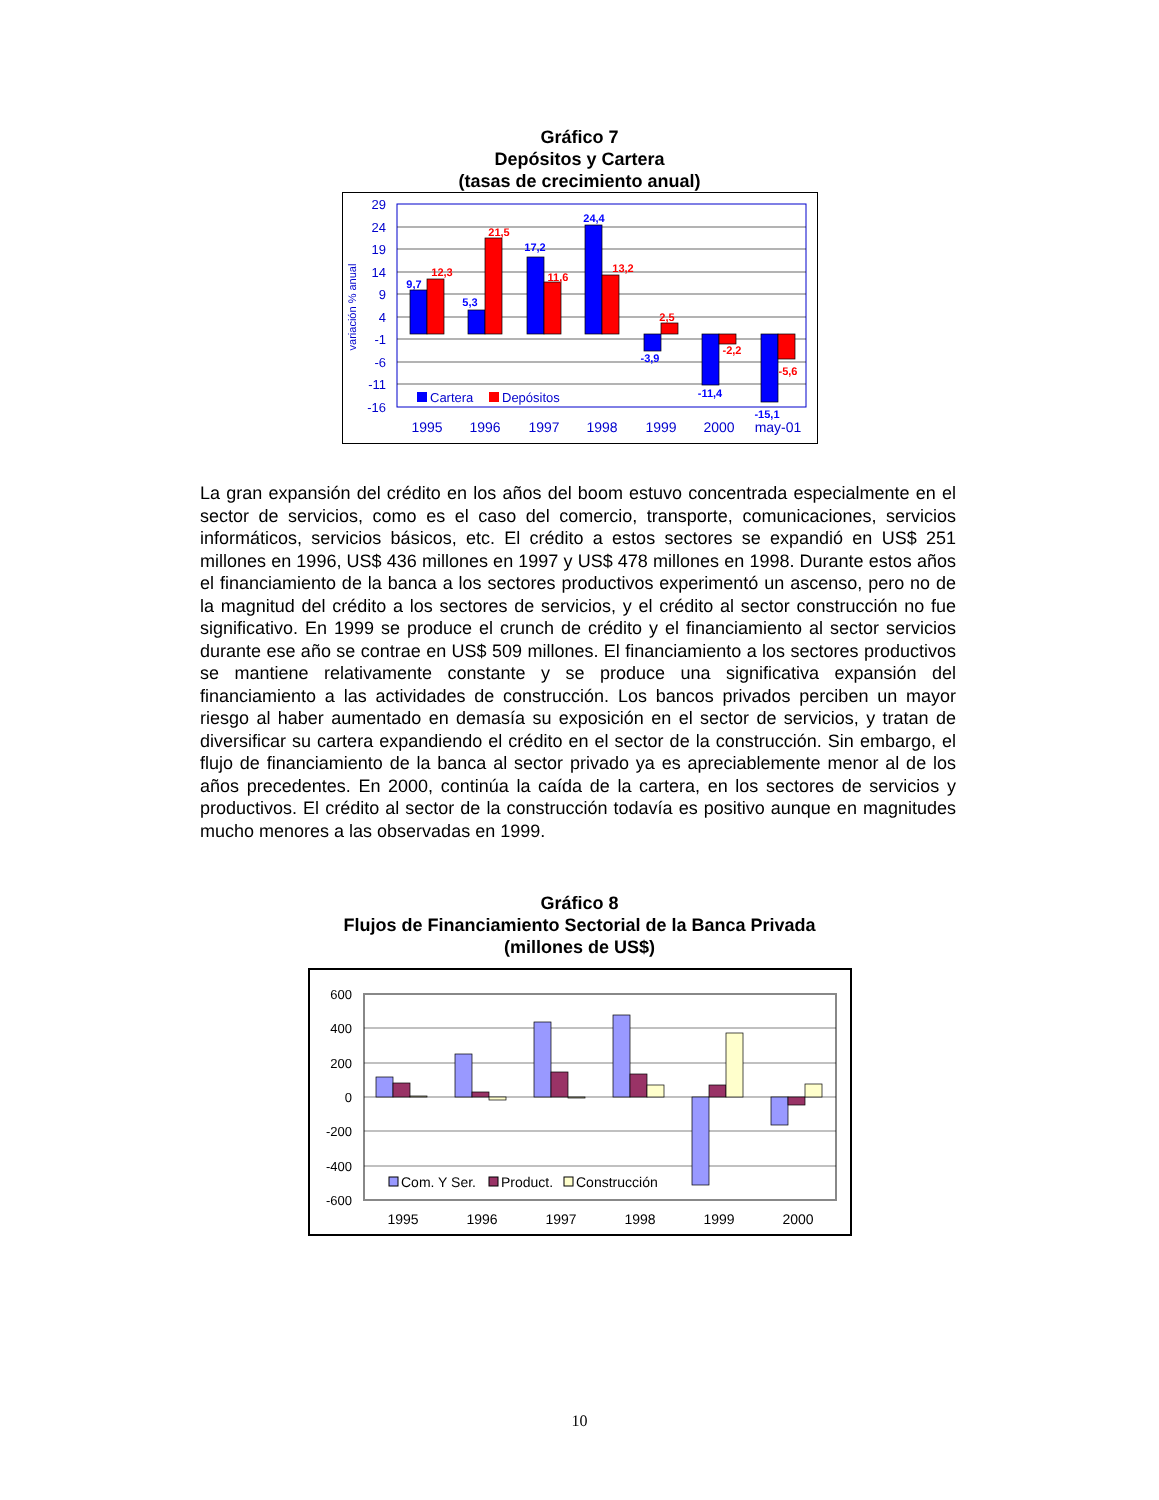Gráfico 7
Depósitos y Cartera
(tasas de crecimiento anual)
29
24
19
14
9
4
-1
-6
-11
-16
variación % anual
9,7
12,3
5,3
21,5
17,2
11,6
24,4
13,2
-3,9
2,5
-11,4
-2,2
-15,1
-5,6
Cartera
Depósitos
1995
1996
1997
1998
1999
2000
may-01
La gran expansión del crédito en los años del boom estuvo concentrada especialmente en el sector de servicios, como es el caso del comercio, transporte, comunicaciones, servicios informáticos, servicios básicos, etc. El crédito a estos sectores se expandió en US$ 251 millones en 1996, US$ 436 millones en 1997 y US$ 478 millones en 1998. Durante estos años el financiamiento de la banca a los sectores productivos experimentó un ascenso, pero no de la magnitud del crédito a los sectores de servicios, y el crédito al sector construcción no fue significativo. En 1999 se produce el crunch de crédito y el financiamiento al sector servicios durante ese año se contrae en US$ 509 millones. El financiamiento a los sectores productivos se mantiene relativamente constante y se produce una significativa expansión del financiamiento a las actividades de construcción. Los bancos privados perciben un mayor riesgo al haber aumentado en demasía su exposición en el sector de servicios, y tratan de diversificar su cartera expandiendo el crédito en el sector de la construcción. Sin embargo, el flujo de financiamiento de la banca al sector privado ya es apreciablemente menor al de los años precedentes. En 2000, continúa la caída de la cartera, en los sectores de servicios y productivos. El crédito al sector de la construcción todavía es positivo aunque en magnitudes mucho menores a las observadas en 1999.
Gráfico 8
Flujos de Financiamiento Sectorial de la Banca Privada
(millones de US$)
600
400
200
0
-200
-400
-600
Com. Y Ser.
Product.
Construcción
1995
1996
1997
1998
1999
2000
10